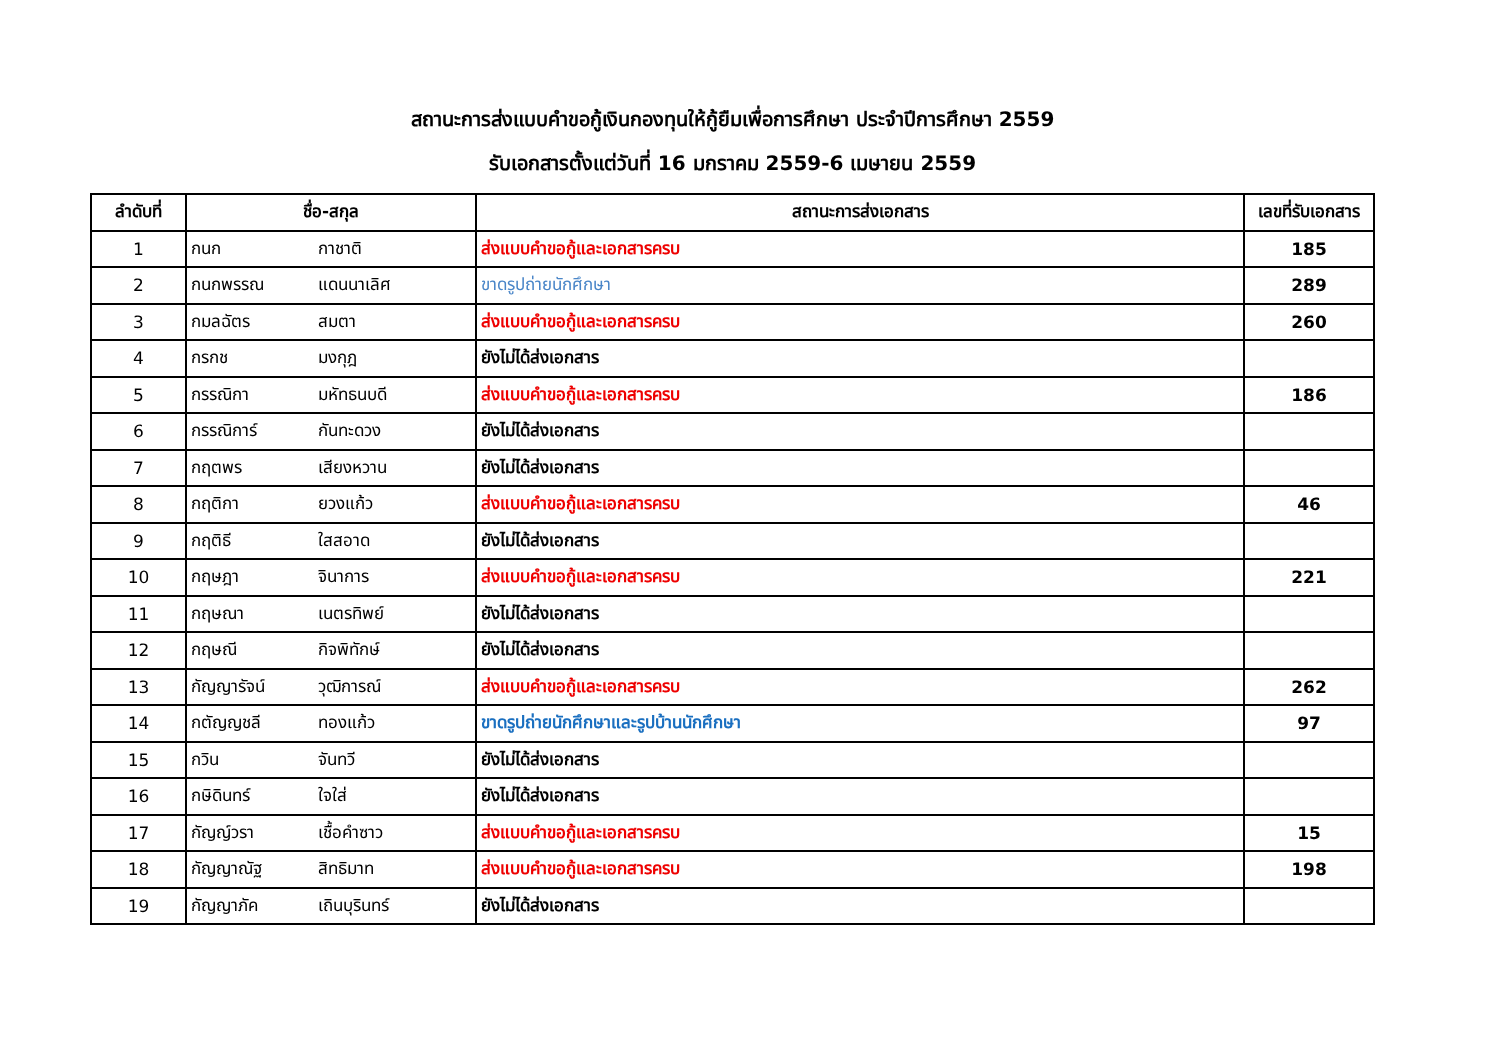สถานะการส่งแบบคำขอกู้เงินกองทุนให้กู้ยืมเพื่อการศึกษา ประจำปีการศึกษา 2559
รับเอกสารตั้งแต่วันที่ 16 มกราคม 2559-6 เมษายน 2559
| ลำดับที่ | ชื่อ-สกุล | สถานะการส่งเอกสาร | เลขที่รับเอกสาร |
| --- | --- | --- | --- |
| 1 | กนก กาชาติ | ส่งแบบคำขอกู้และเอกสารครบ | 185 |
| 2 | กนกพรรณ แดนนาเลิศ | ขาดรูปถ่ายนักศึกษา | 289 |
| 3 | กมลฉัตร สมตา | ส่งแบบคำขอกู้และเอกสารครบ | 260 |
| 4 | กรกช มงกุฎ | ยังไม่ได้ส่งเอกสาร | |
| 5 | กรรณิกา มหัทธนบดี | ส่งแบบคำขอกู้และเอกสารครบ | 186 |
| 6 | กรรณิการ์ กันทะดวง | ยังไม่ได้ส่งเอกสาร | |
| 7 | กฤตพร เสียงหวาน | ยังไม่ได้ส่งเอกสาร | |
| 8 | กฤติกา ยวงแก้ว | ส่งแบบคำขอกู้และเอกสารครบ | 46 |
| 9 | กฤติธี ใสสอาด | ยังไม่ได้ส่งเอกสาร | |
| 10 | กฤษฎา จินาการ | ส่งแบบคำขอกู้และเอกสารครบ | 221 |
| 11 | กฤษณา เนตรทิพย์ | ยังไม่ได้ส่งเอกสาร | |
| 12 | กฤษณี กิจพิทักษ์ | ยังไม่ได้ส่งเอกสาร | |
| 13 | กัญญารัจน์ วุฒิการณ์ | ส่งแบบคำขอกู้และเอกสารครบ | 262 |
| 14 | กตัญญชลี ทองแก้ว | ขาดรูปถ่ายนักศึกษาและรูปบ้านนักศึกษา | 97 |
| 15 | กวิน จันทวี | ยังไม่ได้ส่งเอกสาร | |
| 16 | กษิดินทร์ ใจใส่ | ยังไม่ได้ส่งเอกสาร | |
| 17 | กัญญ์วรา เชื้อคำซาว | ส่งแบบคำขอกู้และเอกสารครบ | 15 |
| 18 | กัญญาณัฐ สิทธิมาท | ส่งแบบคำขอกู้และเอกสารครบ | 198 |
| 19 | กัญญาภัค เถินบุรินทร์ | ยังไม่ได้ส่งเอกสาร | |